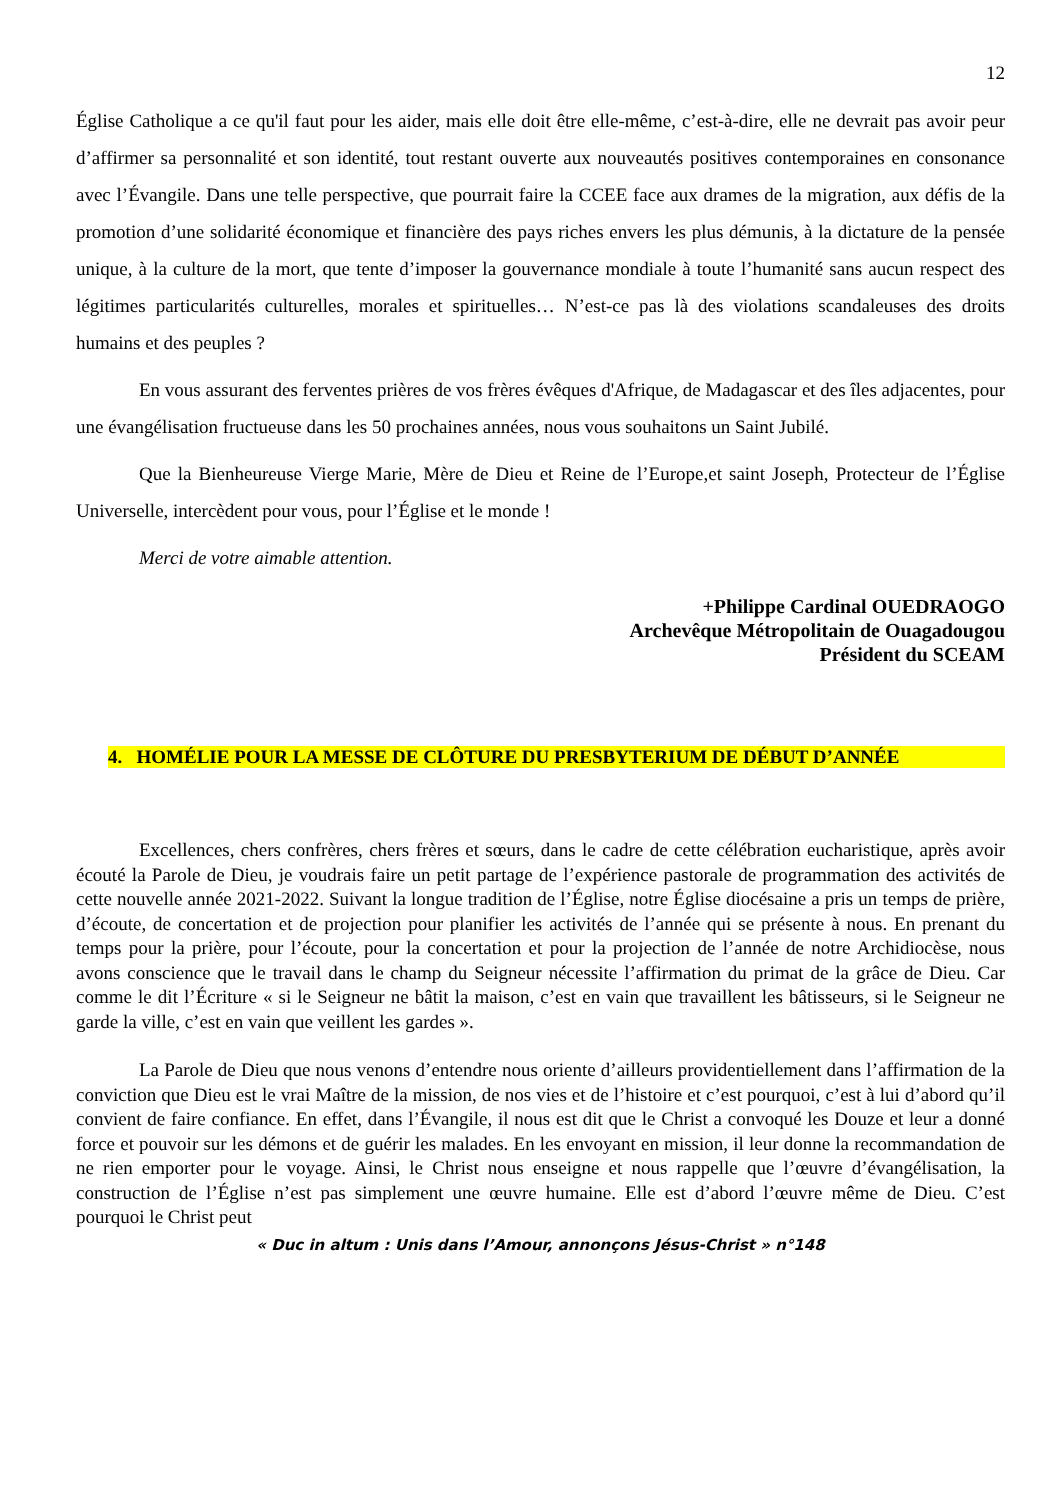12
Église Catholique a ce qu'il faut pour les aider, mais elle doit être elle-même, c’est-à-dire, elle ne devrait pas avoir peur d’affirmer sa personnalité et son identité, tout restant ouverte aux nouveautés positives contemporaines en consonance avec l’Évangile. Dans une telle perspective, que pourrait faire la CCEE face aux drames de la migration, aux défis de la promotion d’une solidarité économique et financière des pays riches envers les plus démunis, à la dictature de la pensée unique, à la culture de la mort, que tente d’imposer la gouvernance mondiale à toute l’humanité sans aucun respect des légitimes particularités culturelles, morales et spirituelles… N’est-ce pas là des violations scandaleuses des droits humains et des peuples ?
En vous assurant des ferventes prières de vos frères évêques d'Afrique, de Madagascar et des îles adjacentes, pour une évangélisation fructueuse dans les 50 prochaines années, nous vous souhaitons un Saint Jubilé.
Que la Bienheureuse Vierge Marie, Mère de Dieu et Reine de l’Europe,et saint Joseph, Protecteur de l’Église Universelle, intercèdent pour vous, pour l’Église et le monde !
Merci de votre aimable attention.
+Philippe Cardinal OUEDRAOGO
Archevêque Métropolitain de Ouagadougou
Président du SCEAM
4. HOMÉLIE POUR LA MESSE DE CLÔTURE DU PRESBYTERIUM DE DÉBUT D’ANNÉE
Excellences, chers confrères, chers frères et sœurs, dans le cadre de cette célébration eucharistique, après avoir écouté la Parole de Dieu, je voudrais faire un petit partage de l’expérience pastorale de programmation des activités de cette nouvelle année 2021-2022. Suivant la longue tradition de l’Église, notre Église diocésaine a pris un temps de prière, d’écoute, de concertation et de projection pour planifier les activités de l’année qui se présente à nous. En prenant du temps pour la prière, pour l’écoute, pour la concertation et pour la projection de l’année de notre Archidiocèse, nous avons conscience que le travail dans le champ du Seigneur nécessite l’affirmation du primat de la grâce de Dieu. Car comme le dit l’Écriture « si le Seigneur ne bâtit la maison, c’est en vain que travaillent les bâtisseurs, si le Seigneur ne garde la ville, c’est en vain que veillent les gardes ».
La Parole de Dieu que nous venons d’entendre nous oriente d’ailleurs providentiellement dans l’affirmation de la conviction que Dieu est le vrai Maître de la mission, de nos vies et de l’histoire et c’est pourquoi, c’est à lui d’abord qu’il convient de faire confiance. En effet, dans l’Évangile, il nous est dit que le Christ a convoqué les Douze et leur a donné force et pouvoir sur les démons et de guérir les malades. En les envoyant en mission, il leur donne la recommandation de ne rien emporter pour le voyage. Ainsi, le Christ nous enseigne et nous rappelle que l’œuvre d’évangélisation, la construction de l’Église n’est pas simplement une œuvre humaine. Elle est d’abord l’œuvre même de Dieu. C’est pourquoi le Christ peut
« Duc in altum : Unis dans l’Amour, annonçons Jésus-Christ » n°148